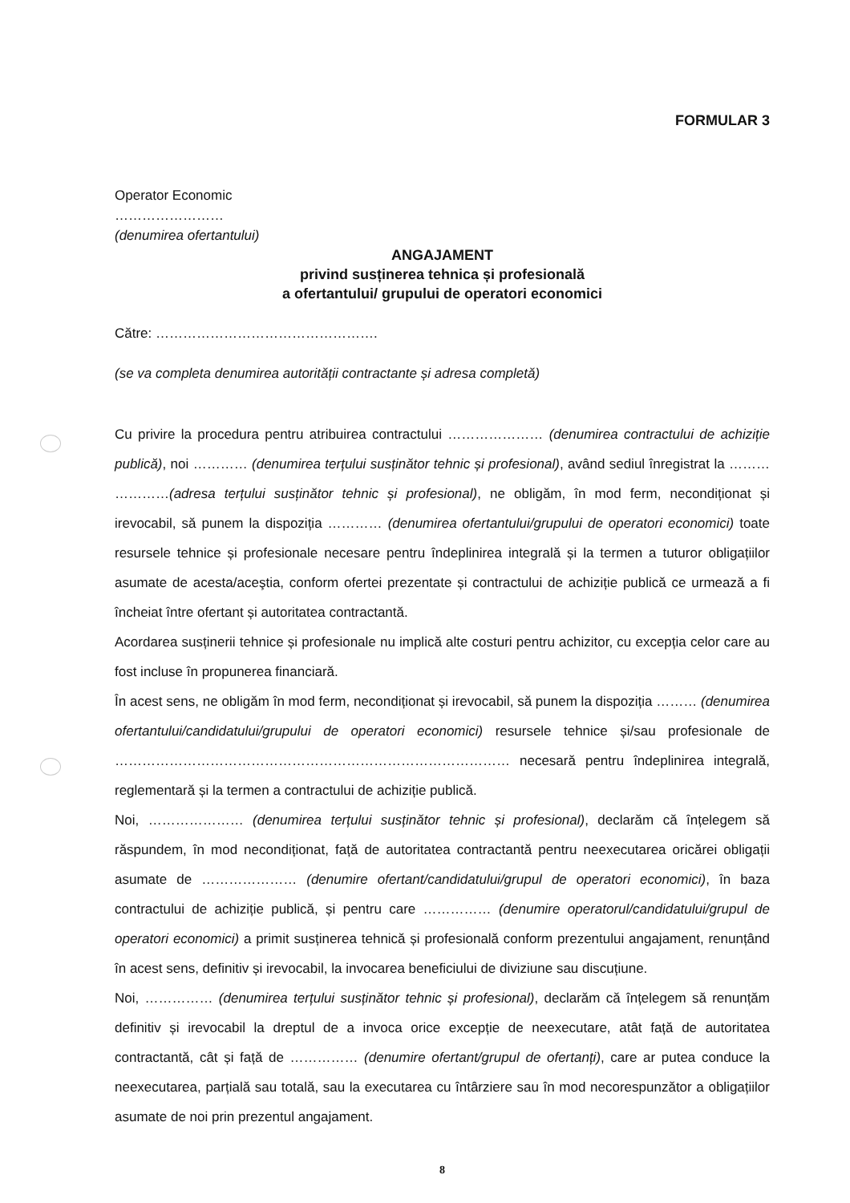FORMULAR 3
Operator Economic
……………………
(denumirea ofertantului)
ANGAJAMENT
privind susținerea tehnica și profesională
a ofertantului/ grupului de operatori economici
Către: ………………………………………….
(se va completa denumirea autorității contractante și adresa completă)
Cu privire la procedura pentru atribuirea contractului ………………… (denumirea contractului de achiziție publică), noi ………… (denumirea terțului susținător tehnic și profesional), având sediul înregistrat la ……… …………(adresa terțului susținător tehnic și profesional), ne obligăm, în mod ferm, necondiționat și irevocabil, să punem la dispoziția ………… (denumirea ofertantului/grupului de operatori economici) toate resursele tehnice și profesionale necesare pentru îndeplinirea integrală și la termen a tuturor obligațiilor asumate de acesta/aceştia, conform ofertei prezentate și contractului de achiziție publică ce urmează a fi încheiat între ofertant și autoritatea contractantă.
Acordarea susținerii tehnice și profesionale nu implică alte costuri pentru achizitor, cu excepția celor care au fost incluse în propunerea financiară.
În acest sens, ne obligăm în mod ferm, necondiționat și irevocabil, să punem la dispoziția ……… (denumirea ofertantului/candidatului/grupului de operatori economici) resursele tehnice și/sau profesionale de …………………………………………………………………………… necesară pentru îndeplinirea integrală, reglementară și la termen a contractului de achiziție publică.
Noi, ………………… (denumirea terțului susținător tehnic și profesional), declarăm că înțelegem să răspundem, în mod necondiționat, față de autoritatea contractantă pentru neexecutarea oricărei obligații asumate de ………………… (denumire ofertant/candidatului/grupul de operatori economici), în baza contractului de achiziție publică, și pentru care …………… (denumire operatorul/candidatului/grupul de operatori economici) a primit susținerea tehnică și profesională conform prezentului angajament, renunțând în acest sens, definitiv și irevocabil, la invocarea beneficiului de diviziune sau discuțiune.
Noi, …………… (denumirea terțului susținător tehnic și profesional), declarăm că înțelegem să renunțăm definitiv și irevocabil la dreptul de a invoca orice excepție de neexecutare, atât față de autoritatea contractantă, cât și față de …………… (denumire ofertant/grupul de ofertanți), care ar putea conduce la neexecutarea, parțială sau totală, sau la executarea cu întârziere sau în mod necorespunzător a obligațiilor asumate de noi prin prezentul angajament.
8